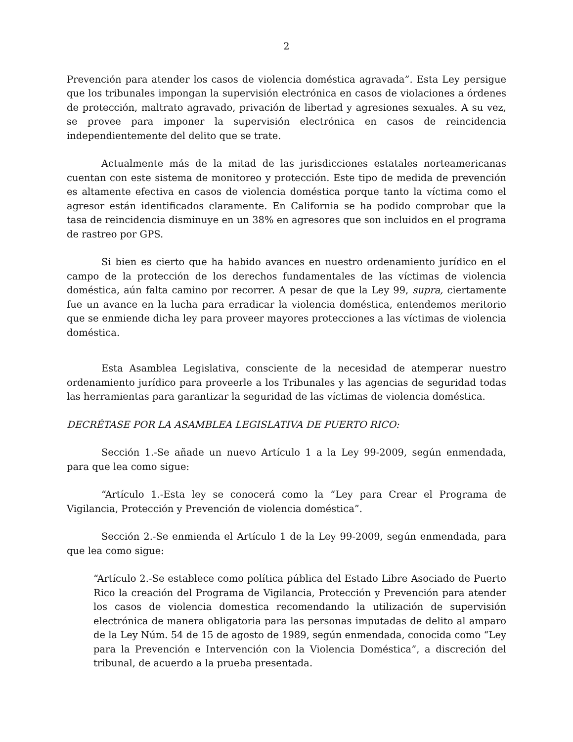2
Prevención para atender los casos de violencia doméstica agravada”. Esta Ley persigue que los tribunales impongan la supervisión electrónica en casos de violaciones a órdenes de protección, maltrato agravado, privación de libertad y agresiones sexuales. A su vez, se provee para imponer la supervisión electrónica en casos de reincidencia independientemente del delito que se trate.
Actualmente más de la mitad de las jurisdicciones estatales norteamericanas cuentan con este sistema de monitoreo y protección. Este tipo de medida de prevención es altamente efectiva en casos de violencia doméstica porque tanto la víctima como el agresor están identificados claramente. En California se ha podido comprobar que la tasa de reincidencia disminuye en un 38% en agresores que son incluidos en el programa de rastreo por GPS.
Si bien es cierto que ha habido avances en nuestro ordenamiento jurídico en el campo de la protección de los derechos fundamentales de las víctimas de violencia doméstica, aún falta camino por recorrer. A pesar de que la Ley 99, supra, ciertamente fue un avance en la lucha para erradicar la violencia doméstica, entendemos meritorio que se enmiende dicha ley para proveer mayores protecciones a las víctimas de violencia doméstica.
Esta Asamblea Legislativa, consciente de la necesidad de atemperar nuestro ordenamiento jurídico para proveerle a los Tribunales y las agencias de seguridad todas las herramientas para garantizar la seguridad de las víctimas de violencia doméstica.
DECRÉTASE POR LA ASAMBLEA LEGISLATIVA DE PUERTO RICO:
Sección 1.-Se añade un nuevo Artículo 1 a la Ley 99-2009, según enmendada, para que lea como sigue:
“Artículo 1.-Esta ley se conocerá como la “Ley para Crear el Programa de Vigilancia, Protección y Prevención de violencia doméstica”.
Sección 2.-Se enmienda el Artículo 1 de la Ley 99-2009, según enmendada, para que lea como sigue:
“Artículo 2.-Se establece como política pública del Estado Libre Asociado de Puerto Rico la creación del Programa de Vigilancia, Protección y Prevención para atender los casos de violencia domestica recomendando la utilización de supervisión electrónica de manera obligatoria para las personas imputadas de delito al amparo de la Ley Núm. 54 de 15 de agosto de 1989, según enmendada, conocida como “Ley para la Prevención e Intervención con la Violencia Doméstica”, a discreción del tribunal, de acuerdo a la prueba presentada.